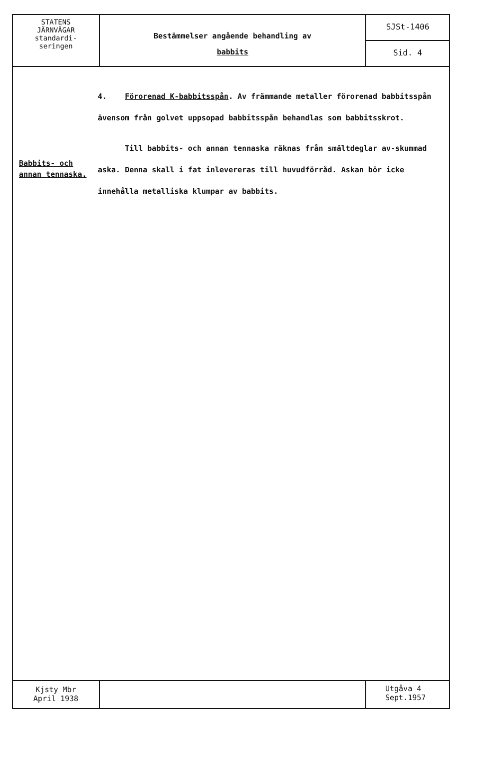STATENS
JÄRNVÄGAR
standardi-
seringen
Bestämmelser angående behandling av
babbits
SJSt-1406
Sid. 4
4. Förorenad K-babbitsspån. Av främmande metaller förorenad babbitsspån ävensom från golvet uppsopad babbitsspån behandlas som babbitsskrot.
Babbits- och
annan tennaska.
Till babbits- och annan tennaska räknas från smältdeglar av-skummad aska. Denna skall i fat inlevereras till huvudförråd. Askan bör icke innehålla metalliska klumpar av babbits.
Kjsty Mbr
April 1938
Utgåva 4
Sept.1957